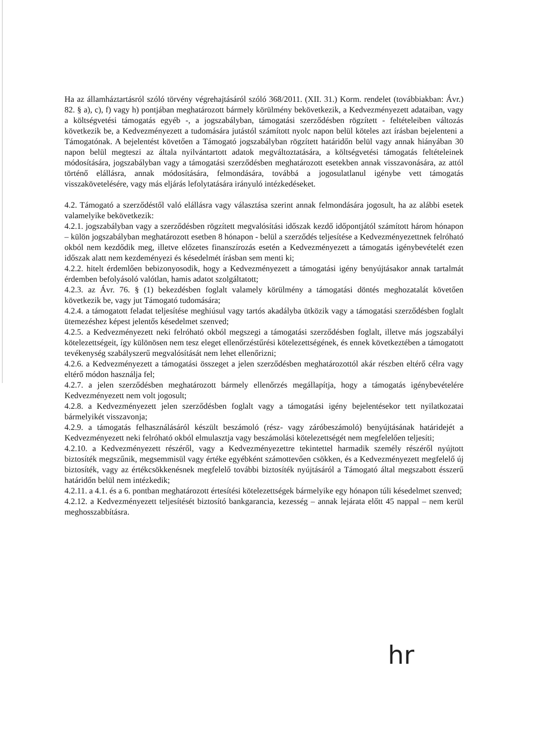Ha az államháztartásról szóló törvény végrehajtásáról szóló 368/2011. (XII. 31.) Korm. rendelet (továbbiakban: Ávr.) 82. § a), c), f) vagy h) pontjában meghatározott bármely körülmény bekövetkezik, a Kedvezményezett adataiban, vagy a költségvetési támogatás egyéb -, a jogszabályban, támogatási szerződésben rögzített - feltételeiben változás következik be, a Kedvezményezett a tudomására jutástól számított nyolc napon belül köteles azt írásban bejelenteni a Támogatónak. A bejelentést követően a Támogató jogszabályban rögzített határidőn belül vagy annak hiányában 30 napon belül megteszi az általa nyilvántartott adatok megváltoztatására, a költségvetési támogatás feltételeinek módosítására, jogszabályban vagy a támogatási szerződésben meghatározott esetekben annak visszavonására, az attól történő elállásra, annak módosítására, felmondására, továbbá a jogosulatlanul igénybe vett támogatás visszakövetelésére, vagy más eljárás lefolytatására irányuló intézkedéseket.
4.2. Támogató a szerződéstől való elállásra vagy választása szerint annak felmondására jogosult, ha az alábbi esetek valamelyike bekövetkezik:
4.2.1. jogszabályban vagy a szerződésben rögzített megvalósítási időszak kezdő időpontjától számított három hónapon – külön jogszabályban meghatározott esetben 8 hónapon - belül a szerződés teljesítése a Kedvezményezettnek felróható okból nem kezdődik meg, illetve előzetes finanszírozás esetén a Kedvezményezett a támogatás igénybevételét ezen időszak alatt nem kezdeményezi és késedelmét írásban sem menti ki;
4.2.2. hitelt érdemlően bebizonyosodik, hogy a Kedvezményezett a támogatási igény benyújtásakor annak tartalmát érdemben befolyásoló valótlan, hamis adatot szolgáltatott;
4.2.3. az Ávr. 76. § (1) bekezdésben foglalt valamely körülmény a támogatási döntés meghozatalát követően következik be, vagy jut Támogató tudomására;
4.2.4. a támogatott feladat teljesítése meghiúsul vagy tartós akadályba ütközik vagy a támogatási szerződésben foglalt ütemezéshez képest jelentős késedelmet szenved;
4.2.5. a Kedvezményezett neki felróható okból megszegi a támogatási szerződésben foglalt, illetve más jogszabályi kötelezettségeit, így különösen nem tesz eleget ellenőrzéstűrési kötelezettségének, és ennek következtében a támogatott tevékenység szabályszerű megvalósítását nem lehet ellenőrizni;
4.2.6. a Kedvezményezett a támogatási összeget a jelen szerződésben meghatározottól akár részben eltérő célra vagy eltérő módon használja fel;
4.2.7. a jelen szerződésben meghatározott bármely ellenőrzés megállapítja, hogy a támogatás igénybevételére Kedvezményezett nem volt jogosult;
4.2.8. a Kedvezményezett jelen szerződésben foglalt vagy a támogatási igény bejelentésekor tett nyilatkozatai bármelyikét visszavonja;
4.2.9. a támogatás felhasználásáról készült beszámoló (rész- vagy záróbeszámoló) benyújtásának határidejét a Kedvezményezett neki felróható okból elmulasztja vagy beszámolási kötelezettségét nem megfelelően teljesíti;
4.2.10. a Kedvezményezett részéről, vagy a Kedvezményezettre tekintettel harmadik személy részéről nyújtott biztosíték megszűnik, megsemmisül vagy értéke egyébként számottevően csökken, és a Kedvezményezett megfelelő új biztosíték, vagy az értékcsökkenésnek megfelelő további biztosíték nyújtásáról a Támogató által megszabott ésszerű határidőn belül nem intézkedik;
4.2.11. a 4.1. és a 6. pontban meghatározott értesítési kötelezettségek bármelyike egy hónapon túli késedelmet szenved;
4.2.12. a Kedvezményezett teljesítését biztosító bankgarancia, kezesség – annak lejárata előtt 45 nappal – nem kerül meghosszabbításra.
hr